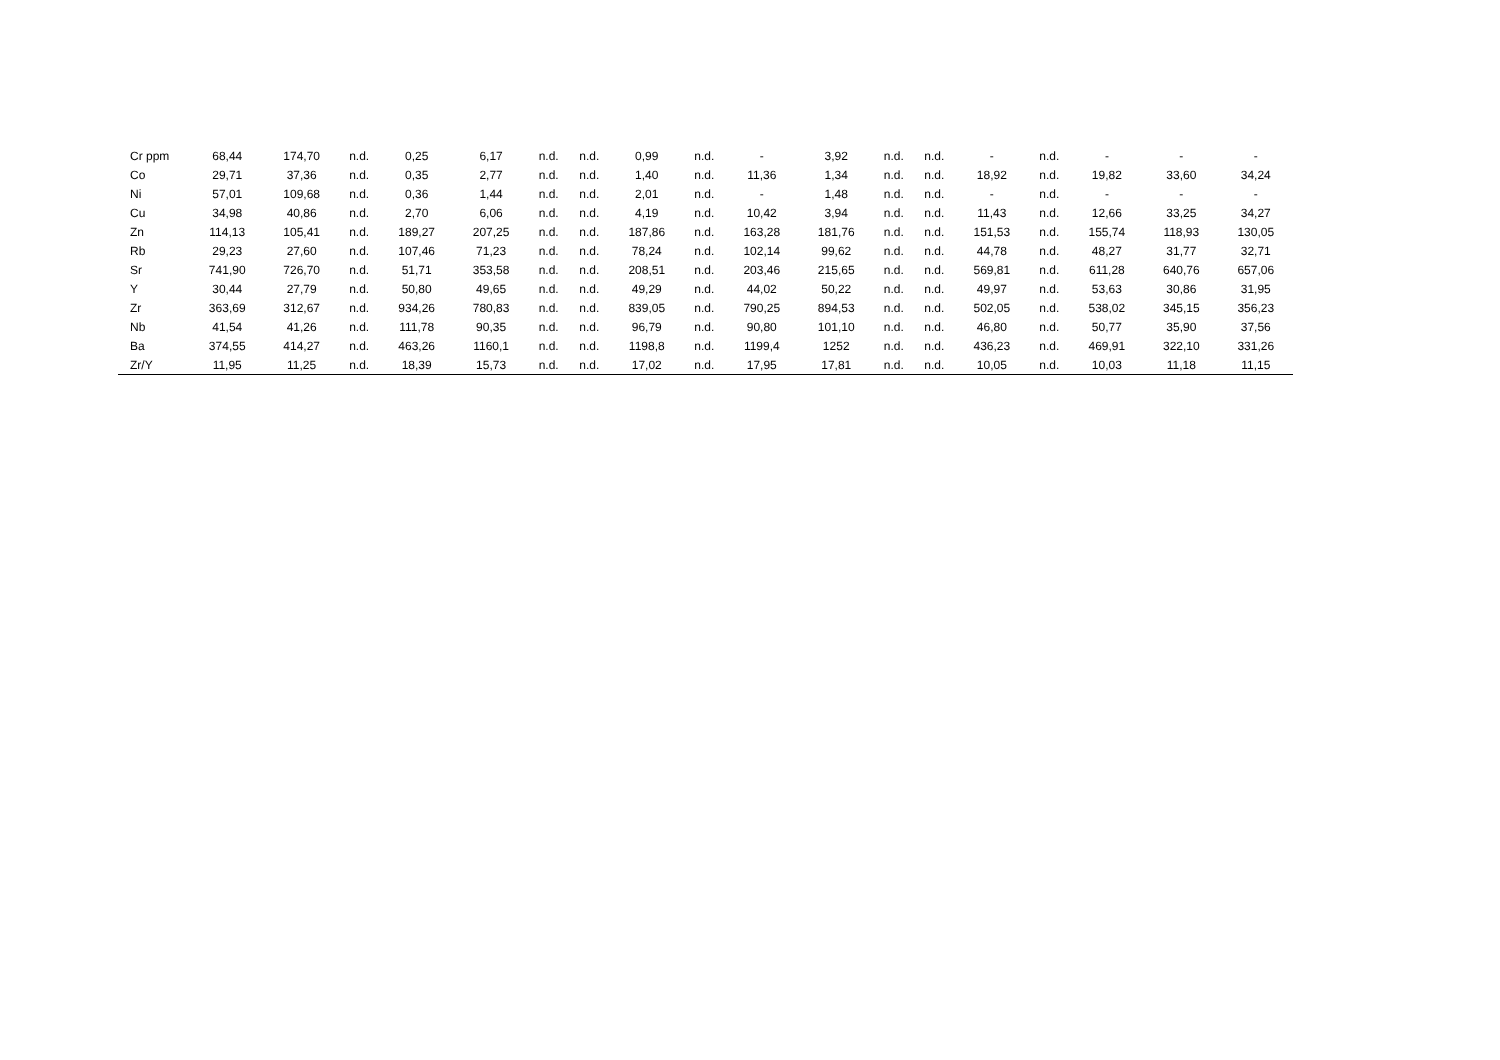| Cr ppm | 68,44 | 174,70 | n.d. | 0,25 | 6,17 | n.d. | n.d. | 0,99 | n.d. | - | 3,92 | n.d. | n.d. | - | n.d. | - | - | - |
| Co | 29,71 | 37,36 | n.d. | 0,35 | 2,77 | n.d. | n.d. | 1,40 | n.d. | 11,36 | 1,34 | n.d. | n.d. | 18,92 | n.d. | 19,82 | 33,60 | 34,24 |
| Ni | 57,01 | 109,68 | n.d. | 0,36 | 1,44 | n.d. | n.d. | 2,01 | n.d. | - | 1,48 | n.d. | n.d. | - | n.d. | - | - | - |
| Cu | 34,98 | 40,86 | n.d. | 2,70 | 6,06 | n.d. | n.d. | 4,19 | n.d. | 10,42 | 3,94 | n.d. | n.d. | 11,43 | n.d. | 12,66 | 33,25 | 34,27 |
| Zn | 114,13 | 105,41 | n.d. | 189,27 | 207,25 | n.d. | n.d. | 187,86 | n.d. | 163,28 | 181,76 | n.d. | n.d. | 151,53 | n.d. | 155,74 | 118,93 | 130,05 |
| Rb | 29,23 | 27,60 | n.d. | 107,46 | 71,23 | n.d. | n.d. | 78,24 | n.d. | 102,14 | 99,62 | n.d. | n.d. | 44,78 | n.d. | 48,27 | 31,77 | 32,71 |
| Sr | 741,90 | 726,70 | n.d. | 51,71 | 353,58 | n.d. | n.d. | 208,51 | n.d. | 203,46 | 215,65 | n.d. | n.d. | 569,81 | n.d. | 611,28 | 640,76 | 657,06 |
| Y | 30,44 | 27,79 | n.d. | 50,80 | 49,65 | n.d. | n.d. | 49,29 | n.d. | 44,02 | 50,22 | n.d. | n.d. | 49,97 | n.d. | 53,63 | 30,86 | 31,95 |
| Zr | 363,69 | 312,67 | n.d. | 934,26 | 780,83 | n.d. | n.d. | 839,05 | n.d. | 790,25 | 894,53 | n.d. | n.d. | 502,05 | n.d. | 538,02 | 345,15 | 356,23 |
| Nb | 41,54 | 41,26 | n.d. | 111,78 | 90,35 | n.d. | n.d. | 96,79 | n.d. | 90,80 | 101,10 | n.d. | n.d. | 46,80 | n.d. | 50,77 | 35,90 | 37,56 |
| Ba | 374,55 | 414,27 | n.d. | 463,26 | 1160,1 | n.d. | n.d. | 1198,8 | n.d. | 1199,4 | 1252 | n.d. | n.d. | 436,23 | n.d. | 469,91 | 322,10 | 331,26 |
| Zr/Y | 11,95 | 11,25 | n.d. | 18,39 | 15,73 | n.d. | n.d. | 17,02 | n.d. | 17,95 | 17,81 | n.d. | n.d. | 10,05 | n.d. | 10,03 | 11,18 | 11,15 |